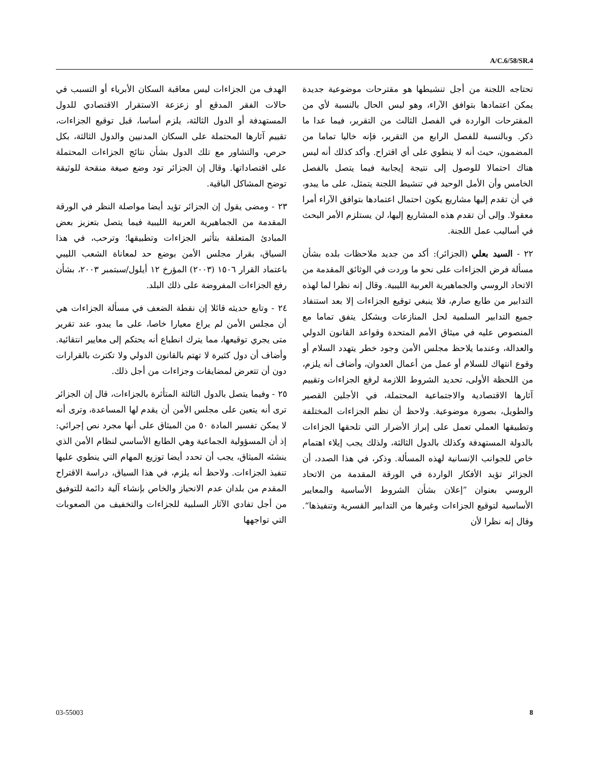A/C.6/58/SR.4
تحتاجه اللجنة من أجل تنشيطها هو مقترحات موضوعية جديدة يمكن اعتمادها بتوافق الآراء، وهو ليس الحال بالنسبة لأي من المقترحات الواردة في الفصل الثالث من التقرير، فيما عدا ما ذكر. وبالنسبة للفصل الرابع من التقرير، فإنه خاليا تماما من المضمون، حيث أنه لا ينطوي على أي اقتراح. وأكد كذلك أنه ليس هناك احتمالا للوصول إلى نتيجة إيجابية فيما يتصل بالفصل الخامس وأن الأمل الوحيد في تنشيط اللجنة يتمثل، على ما يبدو، في أن تقدم إليها مشاريع يكون احتمال اعتمادها بتوافق الآراء أمرا معقولا. وإلى أن تقدم هذه المشاريع إليها، لن يستلزم الأمر البحث في أساليب عمل اللجنة.
٢٢ - السيد بعلي (الجزائر): أكد من جديد ملاحظات بلده بشأن مسألة فرض الجزاءات على نحو ما وردت في الوثائق المقدمة من الاتحاد الروسي والجماهيرية العربية الليبية. وقال إنه نظرا لما لهذه التدابير من طابع صارم، فلا ينبغي توقيع الجزاءات إلا بعد استنفاد جميع التدابير السلمية لحل المنازعات وبشكل يتفق تماما مع المنصوص عليه في ميثاق الأمم المتحدة وقواعد القانون الدولي والعدالة، وعندما يلاحظ مجلس الأمن وجود خطر يتهدد السلام أو وقوع انتهاك للسلام أو عمل من أعمال العدوان، وأضاف أنه يلزم، من اللحظة الأولى، تحديد الشروط اللازمة لرفع الجزاءات وتقييم آثارها الاقتصادية والاجتماعية المحتملة، في الأجلين القصير والطويل، بصورة موضوعية. ولاحظ أن نظم الجزاءات المختلفة وتطبيقها العملي تعمل على إبراز الأضرار التي تلحقها الجزاءات بالدولة المستهدفة وكذلك بالدول الثالثة، ولذلك يجب إيلاء اهتمام خاص للجوانب الإنسانية لهذه المسألة. وذكر، في هذا الصدد، أن الجزائر تؤيد الأفكار الواردة في الورقة المقدمة من الاتحاد الروسي بعنوان ”إعلان بشأن الشروط الأساسية والمعايير الأساسية لتوقيع الجزاءات وغيرها من التدابير القسرية وتنفيذها“. وقال إنه نظرا لأن
الهدف من الجزاءات ليس معاقبة السكان الأبرياء أو التسبب في حالات الفقر المدقع أو زعزعة الاستقرار الاقتصادي للدول المستهدفة أو الدول الثالثة، يلزم أساسا، قبل توقيع الجزاءات، تقييم آثارها المحتملة على السكان المدنيين والدول الثالثة، بكل حرص، والتشاور مع تلك الدول بشأن نتائج الجزاءات المحتملة على اقتصاداتها. وقال إن الجزائر تود وضع صيغة منقحة للوثيقة توضح المشاكل الباقية.
٢٣ - ومضى يقول إن الجزائر تؤيد أيضا مواصلة النظر في الورقة المقدمة من الجماهيرية العربية الليبية فيما يتصل بتعزيز بعض المبادئ المتعلقة بتأثير الجزاءات وتطبيقها؛ وترحب، في هذا السياق، بقرار مجلس الأمن بوضع حد لمعاناة الشعب الليبي باعتماد القرار ١٥٠٦ (٢٠٠٣) المؤرخ ١٢ أيلول/سبتمبر ٢٠٠٣، بشأن رفع الجزاءات المفروضة على ذلك البلد.
٢٤ - وتابع حديثه قائلا إن نقطة الضعف في مسألة الجزاءات هي أن مجلس الأمن لم يراع معيارا خاصا، على ما يبدو، عند تقرير متى يجري توقيعها، مما يترك انطباع أنه يحتكم إلى معايير انتقائية. وأضاف أن دول كثيرة لا تهتم بالقانون الدولي ولا تكترث بالقرارات دون أن تتعرض لمضايقات وجزاءات من أجل ذلك.
٢٥ - وفيما يتصل بالدول الثالثة المتأثرة بالجزاءات، قال إن الجزائر ترى أنه يتعين على مجلس الأمن أن يقدم لها المساعدة، وترى أنه لا يمكن تفسير المادة ٥٠ من الميثاق على أنها مجرد نص إجرائي: إذ أن المسؤولية الجماعية وهي الطابع الأساسي لنظام الأمن الذي ينشئه الميثاق، يجب أن تحدد أيضا توزيع المهام التي ينطوي عليها تنفيذ الجزاءات. ولاحظ أنه يلزم، في هذا السياق، دراسة الاقتراح المقدم من بلدان عدم الانحياز والخاص بإنشاء آلية دائمة للتوفيق من أجل تفادي الآثار السلبية للجزاءات والتخفيف من الصعوبات التي تواجهها
03-55003 8